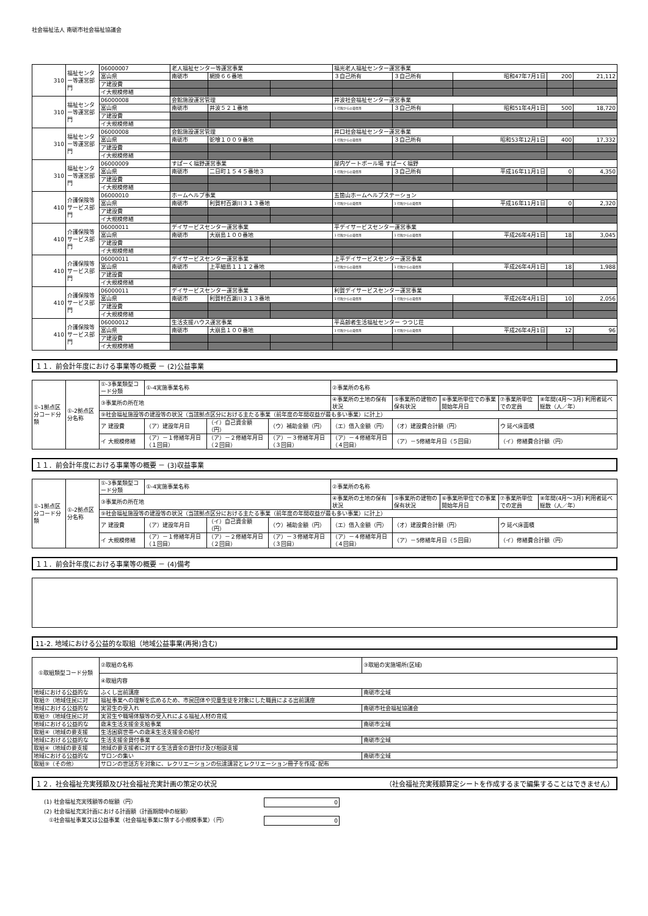社会福祉法人 南砺市社会福祉協議会
| 310 | 福祉センター等運営部門 | 06000007 | 老人福祉センター等運営事業 | | | 福光老人福祉センター運営事業 | | | | |
| | | 富山県 | 南砺市 | 網掛６６番地 | | ３自己所有 | ３自己所有 | 昭和47年7月1日 | 200 | 21,112 |
| | | ア建設費 | | | | | | | | |
| | | イ大規模修繕 | | | | | | | | |
| 310 | 福祉センター等運営部門 | 06000008 | 会館施設運営管理 | | | 井波社会福祉センター運営事業 | | | | |
| | | 富山県 | 南砺市 | 井波５２１番地 | | 1 行政からの賃借等 | ３自己所有 | 昭和51年4月1日 | 500 | 18,720 |
| | | ア建設費 | | | | | | | | |
| | | イ大規模修繕 | | | | | | | | |
| 310 | 福祉センター等運営部門 | 06000008 | 会館施設運営管理 | | | 井口社会福祉センター運営事業 | | | | |
| | | 富山県 | 南砺市 | 蛇喰１００９番地 | | 1 行政からの賃借等 | ３自己所有 | 昭和53年12月1日 | 400 | 17,332 |
| | | ア建設費 | | | | | | | | |
| | | イ大規模修繕 | | | | | | | | |
| 310 | 福祉センター等運営部門 | 06000009 | すぱーく福野運営事業 | | | 屋内ゲートボール場 すぱーく福野 | | | | |
| | | 富山県 | 南砺市 | 二日町１５４５番地３ | | 1 行政からの賃借等 | ３自己所有 | 平成16年11月1日 | 0 | 4,350 |
| | | ア建設費 | | | | | | | | |
| | | イ大規模修繕 | | | | | | | | |
| 410 | 介護保険等サービス部門 | 06000010 | ホームヘルプ事業 | | | 五箇山ホームヘルプステーション | | | | |
| | | 富山県 | 南砺市 | 利賀村百瀬川３１３番地 | | 1 行政からの賃借等 | 1 行政からの賃借等 | 平成16年11月1日 | 0 | 2,320 |
| | | ア建設費 | | | | | | | | |
| | | イ大規模修繕 | | | | | | | | |
| 410 | 介護保険等サービス部門 | 06000011 | デイサービスセンター運営事業 | | | 平デイサービスセンター運営事業 | | | | |
| | | 富山県 | 南砺市 | 大崩島１００番地 | | 1 行政からの賃借等 | 1 行政からの賃借等 | 平成26年4月1日 | 18 | 3,045 |
| | | ア建設費 | | | | | | | | |
| | | イ大規模修繕 | | | | | | | | |
| 410 | 介護保険等サービス部門 | 06000011 | デイサービスセンター運営事業 | | | 上平デイサービスセンター運営事業 | | | | |
| | | 富山県 | 南砺市 | 上平細島１１１２番地 | | 1 行政からの賃借等 | 1 行政からの賃借等 | 平成26年4月1日 | 18 | 1,988 |
| | | ア建設費 | | | | | | | | |
| | | イ大規模修繕 | | | | | | | | |
| 410 | 介護保険等サービス部門 | 06000011 | デイサービスセンター運営事業 | | | 利賀デイサービスセンター運営事業 | | | | |
| | | 富山県 | 南砺市 | 利賀村百瀬川３１３番地 | | 1 行政からの賃借等 | 1 行政からの賃借等 | 平成26年4月1日 | 10 | 2,056 |
| | | ア建設費 | | | | | | | | |
| | | イ大規模修繕 | | | | | | | | |
| 410 | 介護保険等サービス部門 | 06000012 | 生活支援ハウス運営事業 | | | 平高齢者生活福祉センター つつじ荘 | | | | |
| | | 富山県 | 南砺市 | 大崩島１００番地 | | 1 行政からの賃借等 | 1 行政からの賃借等 | 平成26年4月1日 | 12 | 96 |
| | | ア建設費 | | | | | | | | |
| | | イ大規模修繕 | | | | | | | | |
１１．前会計年度における事業等の概要 － (2)公益事業
| ①-1拠点区分コード分類 | ①-2拠点区分名称 | ①-3事業類型コード分類 | ①-4実施事業名称 | | | ②事業所の名称 | | | | |
| | | ③事業所の所在地 | | | | ④事業所の土地の保有状況 | ⑤事業所の建物の保有状況 | ⑥事業所単位での事業開始年月日 | ⑦事業所単位での定員 | ⑧年間(4月～3月) 利用者延べ総数（人／年） |
| | | ⑨社会福祉施設等の建設等の状況（当該拠点区分における主たる事業（前年度の年間収益が最も多い事業）に計上） | | | | | | | | |
| | | ア 建設費 | （ア）建設年月日 | （イ）自己資金額（円） | （ウ）補助金額（円） | （エ）借入金額（円） | （オ）建設費合計額（円） | | ウ 延べ床面積 | |
| | | イ 大規模修繕 | （ア）－１修繕年月日（１回目） | （ア）－２修繕年月日（２回目） | （ア）－３修繕年月日（３回目） | （ア）－４修繕年月日（４回目） | （ア）－5修繕年月日（５回目） | | （イ）修繕費合計額（円） | |
１１．前会計年度における事業等の概要 － (3)収益事業
| ①-1拠点区分コード分類 | ①-2拠点区分名称 | ①-3事業類型コード分類 | ①-4実施事業名称 | | | ②事業所の名称 | | | | |
| | | ③事業所の所在地 | | | | ④事業所の土地の保有状況 | ⑤事業所の建物の保有状況 | ⑥事業所単位での事業開始年月日 | ⑦事業所単位での定員 | ⑧年間(4月～3月) 利用者延べ総数（人／年） |
| | | ⑨社会福祉施設等の建設等の状況（当該拠点区分における主たる事業（前年度の年間収益が最も多い事業）に計上） | | | | | | | | |
| | | ア 建設費 | （ア）建設年月日 | （イ）自己資金額（円） | （ウ）補助金額（円） | （エ）借入金額（円） | （オ）建設費合計額（円） | | ウ 延べ床面積 | |
| | | イ 大規模修繕 | （ア）－１修繕年月日（１回目） | （ア）－２修繕年月日（２回目） | （ア）－３修繕年月日（３回目） | （ア）－４修繕年月日（４回目） | （ア）－5修繕年月日（５回目） | | （イ）修繕費合計額（円） | |
１１．前会計年度における事業等の概要 － (4)備考
11-2. 地域における公益的な取組（地域公益事業(再掲)含む)
| ①取組類型コード分類 | ②取組の名称 | ③取組の実施場所(区域) |
| | ④取組内容 | |
| 地域における公益的な | ふくし出前講座 | 南砺市全域 |
| 取組⑦（地域住民に対 | 福祉事業への理解を広めるため、市民団体や児童生徒を対象にした職員による出前講座 | |
| 地域における公益的な | 実習生の受入れ | 南砺市社会福祉協議会 |
| 取組⑦（地域住民に対 | 実習生や職場体験等の受入れによる福祉人材の育成 | |
| 地域における公益的な | 歳末生活支援金支給事業 | 南砺市全域 |
| 取組④（地域の要支援 | 生活困窮世帯への歳末生活支援金の給付 | |
| 地域における公益的な | 生活支援金貸付事業 | 南砺市全域 |
| 取組④（地域の要支援 | 地域の要支援者に対する生活資金の貸付け及び相談支援 | |
| 地域における公益的な | サロンの集い | 南砺市全域 |
| 取組⑨（その他） | サロンの世話方を対象に、レクリエーションの伝達講習とレクリエーション冊子を作成･配布 | |
１２．社会福祉充実残額及び社会福祉充実計画の策定の状況 （社会福祉充実残額算定シートを作成するまで編集することはできません）
(1) 社会福祉充実残額等の総額（円） 0
(2) 社会福祉充実計画における計画額（計画期間中の総額）
①社会福祉事業又は公益事業（社会福祉事業に類する小規模事業）（円） 0